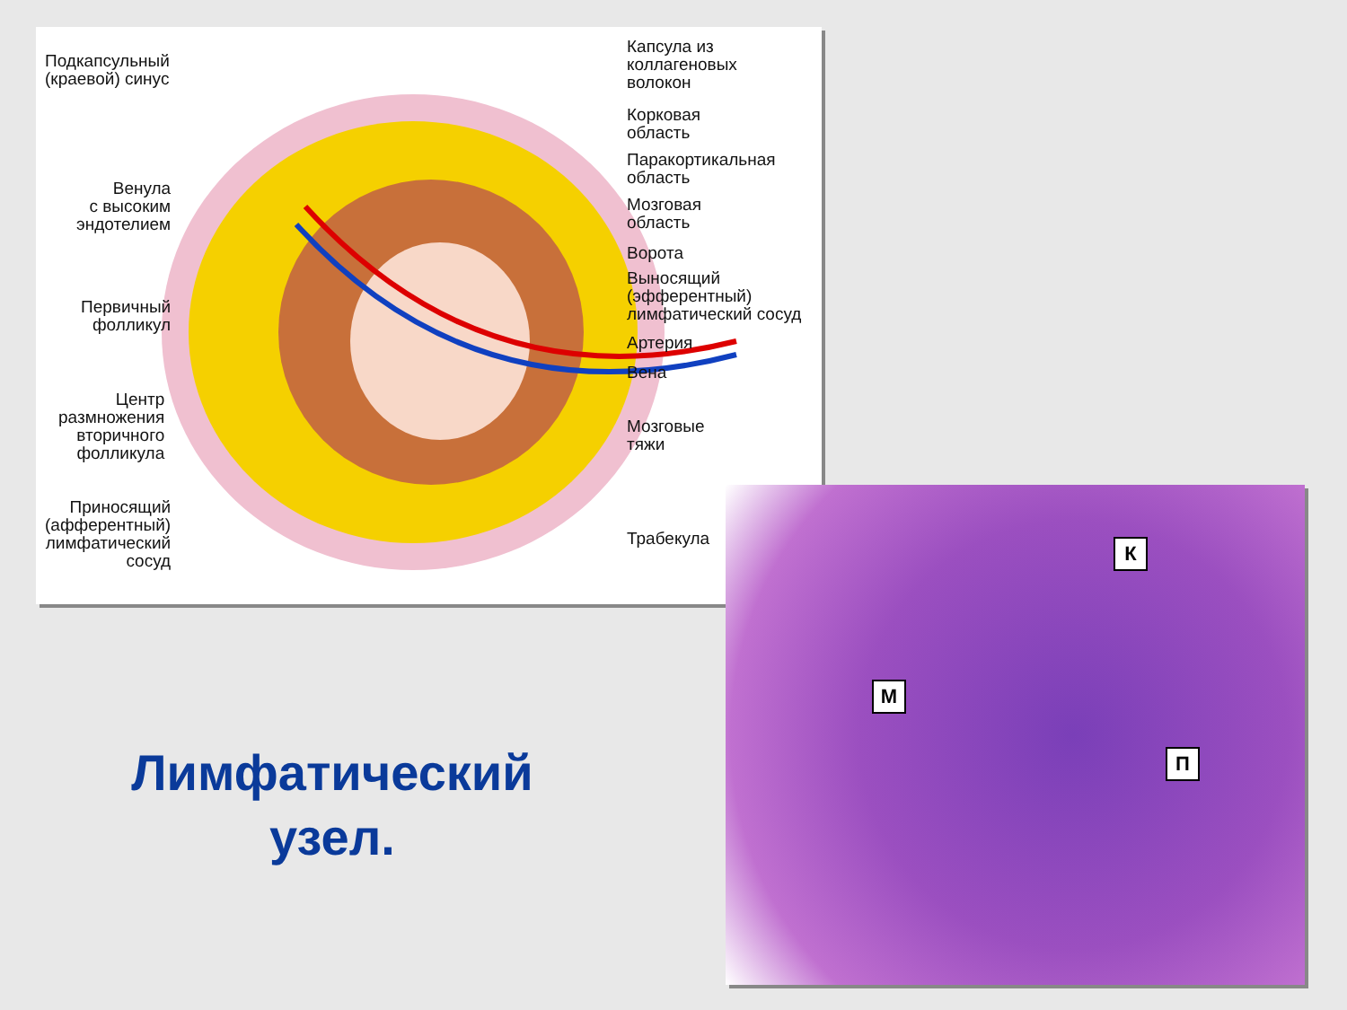Подкапсульный
(краевой) синус
Венула
с высоким
эндотелием
Первичный
фолликул
Центр
размножения
вторичного
фолликула
Приносящий
(афферентный)
лимфатический
сосуд
Капсула из
коллагеновых
волокон
Корковая
область
Паракортикальная
область
Мозговая
область
Ворота
Выносящий
(эфферентный)
лимфатический сосуд
Артерия
Вена
Мозговые
тяжи
Трабекула
К
М
П
Лимфатический
узел.